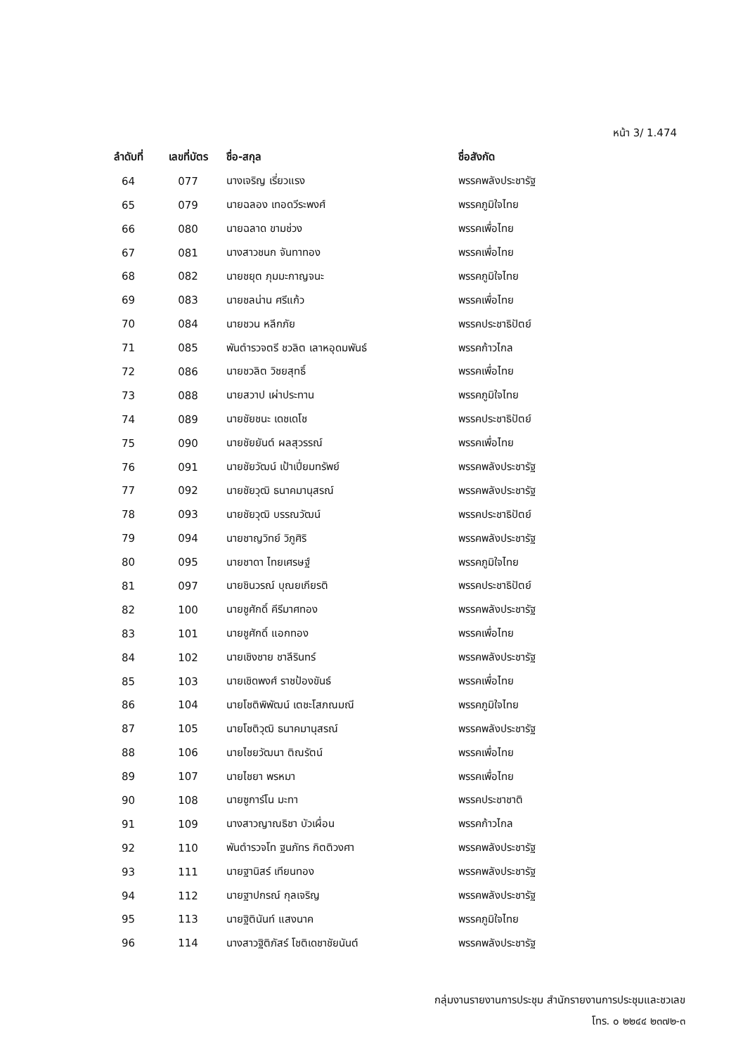หน้า 3/ 1.474
| ลำดับที่ | เลขที่บัตร | ชื่อ-สกุล | ชื่อสังกัด |
| --- | --- | --- | --- |
| 64 | 077 | นางเจริญ เรี่ยวแรง | พรรคพลังประชารัฐ |
| 65 | 079 | นายฉลอง เทอดวีระพงศ์ | พรรคภูมิใจไทย |
| 66 | 080 | นายฉลาด ขามช่วง | พรรคเพื่อไทย |
| 67 | 081 | นางสาวชนก จันทาทอง | พรรคเพื่อไทย |
| 68 | 082 | นายชยุต ภุมมะกาญจนะ | พรรคภูมิใจไทย |
| 69 | 083 | นายชลน่าน ศรีแก้ว | พรรคเพื่อไทย |
| 70 | 084 | นายชวน หลีกภัย | พรรคประชาธิปัตย์ |
| 71 | 085 | พันตำรวจตรี ชวลิต เลาหอุดมพันธ์ | พรรคก้าวไกล |
| 72 | 086 | นายชวลิต วิชยสุทธิ์ | พรรคเพื่อไทย |
| 73 | 088 | นายสวาป เผ่าประทาน | พรรคภูมิใจไทย |
| 74 | 089 | นายชัยชนะ เดชเดโช | พรรคประชาธิปัตย์ |
| 75 | 090 | นายชัยยันต์ ผลสุวรรณ์ | พรรคเพื่อไทย |
| 76 | 091 | นายชัยวัฒน์ เป้าเปี่ยมทรัพย์ | พรรคพลังประชารัฐ |
| 77 | 092 | นายชัยวุฒิ ธนาคมานุสรณ์ | พรรคพลังประชารัฐ |
| 78 | 093 | นายชัยวุฒิ บรรณวัฒน์ | พรรคประชาธิปัตย์ |
| 79 | 094 | นายชาญวิทย์ วิภูศิริ | พรรคพลังประชารัฐ |
| 80 | 095 | นายชาดา ไทยเศรษฐ์ | พรรคภูมิใจไทย |
| 81 | 097 | นายชินวรณ์ บุณยเกียรติ | พรรคประชาธิปัตย์ |
| 82 | 100 | นายชูศักดิ์ คีรีมาศทอง | พรรคพลังประชารัฐ |
| 83 | 101 | นายชูศักดิ์ แอกทอง | พรรคเพื่อไทย |
| 84 | 102 | นายเชิงชาย ชาลีรินทร์ | พรรคพลังประชารัฐ |
| 85 | 103 | นายเชิดพงศ์ ราชป้องขันธ์ | พรรคเพื่อไทย |
| 86 | 104 | นายโชติพิพัฒน์ เตชะโสภณมณี | พรรคภูมิใจไทย |
| 87 | 105 | นายโชติวุฒิ ธนาคมานุสรณ์ | พรรคพลังประชารัฐ |
| 88 | 106 | นายไชยวัฒนา ติณรัตน์ | พรรคเพื่อไทย |
| 89 | 107 | นายไชยา พรหมา | พรรคเพื่อไทย |
| 90 | 108 | นายซูการ์โน มะทา | พรรคประชาชาติ |
| 91 | 109 | นางสาวญาณธิชา บัวเผื่อน | พรรคก้าวไกล |
| 92 | 110 | พันตำรวจโท ฐนภัทร กิตติวงศา | พรรคพลังประชารัฐ |
| 93 | 111 | นายฐานิสร์ เทียนทอง | พรรคพลังประชารัฐ |
| 94 | 112 | นายฐาปกรณ์ กุลเจริญ | พรรคพลังประชารัฐ |
| 95 | 113 | นายฐิตินันท์ แสงนาค | พรรคภูมิใจไทย |
| 96 | 114 | นางสาวฐิติภัสร์ โชติเดชาชัยนันต์ | พรรคพลังประชารัฐ |
กลุ่มงานรายงานการประชุม สำนักรายงานการประชุมและชวเลข
โทร. ๐ ๒๒๔๔ ๒๓๗๒-๓